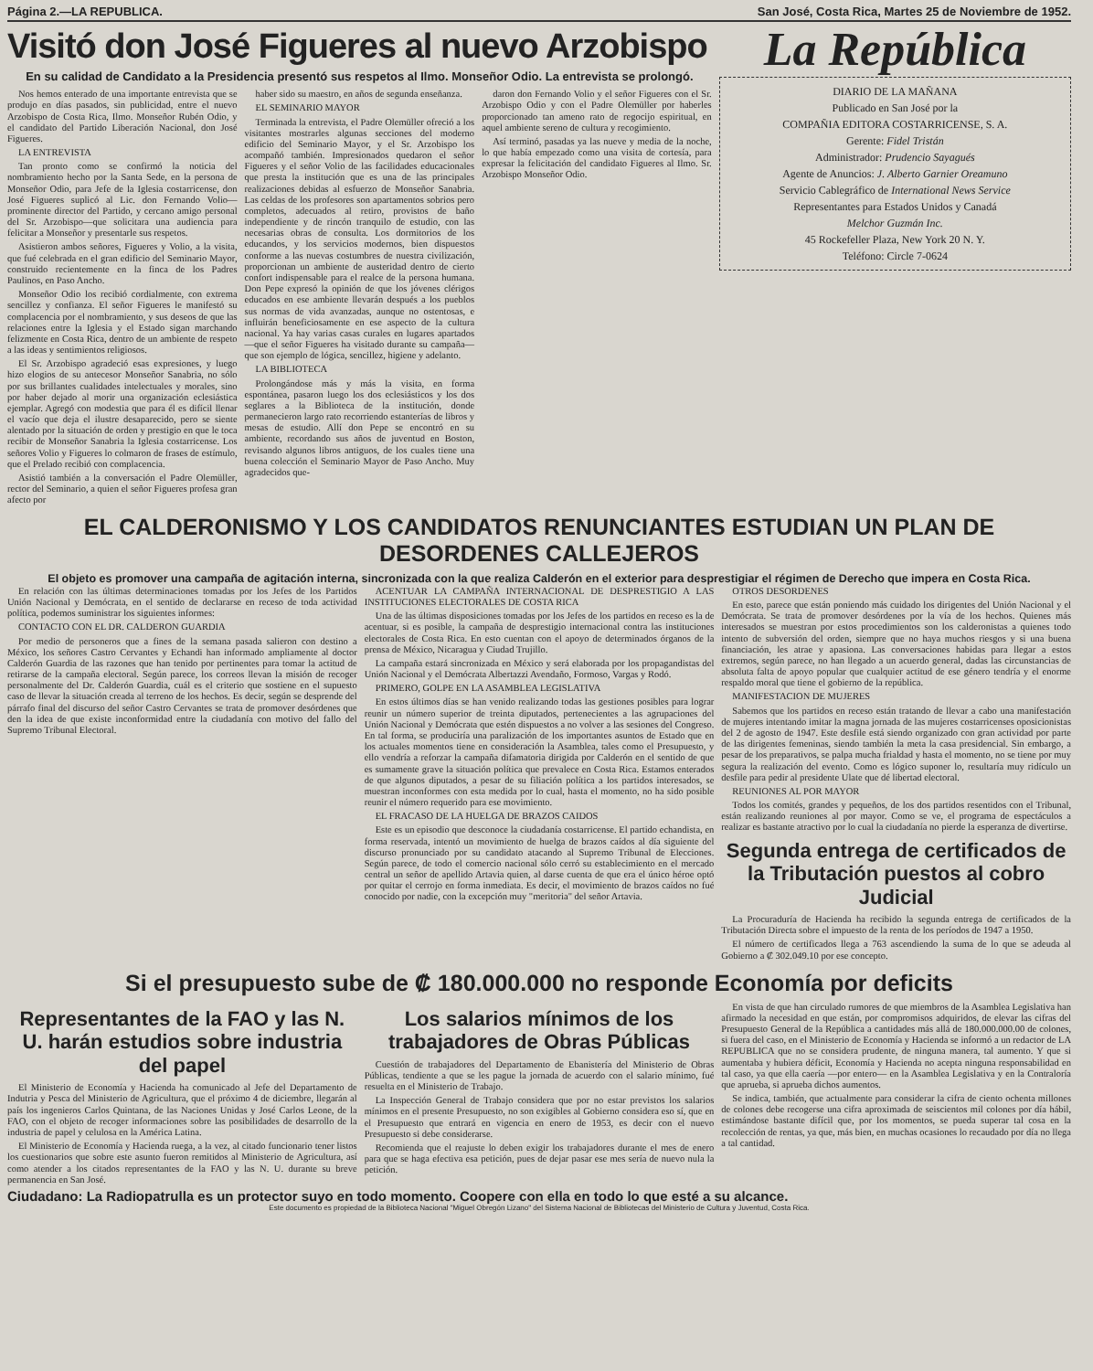Página 2.—LA REPUBLICA. San José, Costa Rica, Martes 25 de Noviembre de 1952.
Visitó don José Figueres al nuevo Arzobispo
En su calidad de Candidato a la Presidencia presentó sus respetos al Ilmo. Monseñor Odio. La entrevista se prolongó.
Nos hemos enterado de una importante entrevista que se produjo en días pasados, sin publicidad, entre el nuevo Arzobispo de Costa Rica, Ilmo. Monseñor Rubén Odio, y el candidato del Partido Liberación Nacional, don José Figueres.
LA ENTREVISTA
Tan pronto como se confirmó la noticia del nombramiento hecho por la Santa Sede, en la persona de Monseñor Odio, para Jefe de la Iglesia costarricense, don José Figueres suplicó al Lic. don Fernando Volio—prominente director del Partido, y cercano amigo personal del Sr. Arzobispo—que solicitara una audiencia para felicitar a Monseñor y presentarle sus respetos.
Asistieron ambos señores, Figueres y Volio, a la visita, que fué celebrada en el gran edificio del Seminario Mayor, construido recientemente en la finca de los Padres Paulinos, en Paso Ancho.
Monseñor Odio los recibió cordialmente, con extrema sencillez y confianza. El señor Figueres le manifestó su complacencia por el nombramiento, y sus deseos de que las relaciones entre la Iglesia y el Estado sigan marchando felizmente en Costa Rica, dentro de un ambiente de respeto a las ideas y sentimientos religiosos.
El Sr. Arzobispo agradeció esas expresiones, y luego hizo elogios de su antecesor Monseñor Sanabria, no sólo por sus brillantes cualidades intelectuales y morales, sino por haber dejado al morir una organización eclesiástica ejemplar. Agregó con modestia que para él es difícil llenar el vacío que deja el ilustre desaparecido, pero se siente alentado por la situación de orden y prestigio en que le toca recibir de Monseñor Sanabria la Iglesia costarricense. Los señores Volio y Figueres lo colmaron de frases de estímulo, que el Prelado recibió con complacencia.
Asistió también a la conversación el Padre Olemüller, rector del Seminario, a quien el señor Figueres profesa gran afecto por
haber sido su maestro, en años de segunda enseñanza.
EL SEMINARIO MAYOR
Terminada la entrevista, el Padre Olemüller ofreció a los visitantes mostrarles algunas secciones del moderno edificio del Seminario Mayor, y el Sr. Arzobispo los acompañó también. Impresionados quedaron el señor Figueres y el señor Volio de las facilidades educacionales que presta la institución que es una de las principales realizaciones debidas al esfuerzo de Monseñor Sanabria. Las celdas de los profesores son apartamentos sobrios pero completos, adecuados al retiro, provistos de baño independiente y de rincón tranquilo de estudio, con las necesarias obras de consulta. Los dormitorios de los educandos, y los servicios modernos, bien dispuestos conforme a las nuevas costumbres de nuestra civilización, proporcionan un ambiente de austeridad dentro de cierto confort indispensable para el realce de la persona humana. Don Pepe expresó la opinión de que los jóvenes clérigos educados en ese ambiente llevarán después a los pueblos sus normas de vida avanzadas, aunque no ostentosas, e influirán beneficiosamente en ese aspecto de la cultura nacional. Ya hay varias casas curales en lugares apartados—que el señor Figueres ha visitado durante su campaña—que son ejemplo de lógica, sencillez, higiene y adelanto.
LA BIBLIOTECA
Prolongándose más y más la visita, en forma espontánea, pasaron luego los dos eclesiásticos y los dos seglares a la Biblioteca de la institución, donde permanecieron largo rato recorriendo estanterías de libros y mesas de estudio. Allí don Pepe se encontró en su ambiente, recordando sus años de juventud en Boston, revisando algunos libros antiguos, de los cuales tiene una buena colección el Seminario Mayor de Paso Ancho. Muy agradecidos que-
daron don Fernando Volio y el señor Figueres con el Sr. Arzobispo Odio y con el Padre Olemüller por haberles proporcionado tan ameno rato de regocijo espiritual, en aquel ambiente sereno de cultura y recogimiento.
Así terminó, pasadas ya las nueve y media de la noche, lo que había empezado como una visita de cortesía, para expresar la felicitación del candidato Figueres al Ilmo. Sr. Arzobispo Monseñor Odio.
La República
DIARIO DE LA MAÑANA
Publicado en San José por la
COMPAÑIA EDITORA COSTARRICENSE, S. A.
Gerente: Fidel Tristán
Administrador: Prudencio Sayagués
Agente de Anuncios: J. Alberto Garnier Oreamuno
Servicio Cablegráfico de International News Service
Representantes para Estados Unidos y Canadá
Melchor Guzmán Inc.
45 Rockefeller Plaza, New York 20 N. Y.
Teléfono: Circle 7-0624
EL CALDERONISMO Y LOS CANDIDATOS RENUNCIANTES ESTUDIAN UN PLAN DE DESORDENES CALLEJEROS
El objeto es promover una campaña de agitación interna, sincronizada con la que realiza Calderón en el exterior para desprestigiar el régimen de Derecho que impera en Costa Rica.
En relación con las últimas determinaciones tomadas por los Jefes de los Partidos Unión Nacional y Demócrata, en el sentido de declararse en receso de toda actividad política, podemos suministrar los siguientes informes:
CONTACTO CON EL DR. CALDERON GUARDIA
Por medio de personeros que a fines de la semana pasada salieron con destino a México, los señores Castro Cervantes y Echandi han informado ampliamente al doctor Calderón Guardia de las razones que han tenido por pertinentes para tomar la actitud de retirarse de la campaña electoral. Según parece, los correos llevan la misión de recoger personalmente del Dr. Calderón Guardia, cuál es el criterio que sostiene en el supuesto caso de llevar la situación creada al terreno de los hechos. Es decir, según se desprende del párrafo final del discurso del señor Castro Cervantes se trata de promover desórdenes que den la idea de que existe inconformidad entre la ciudadanía con motivo del fallo del Supremo Tribunal Electoral.
ACENTUAR LA CAMPAÑA INTERNACIONAL DE DESPRESTIGIO A LAS INSTITUCIONES ELECTORALES DE COSTA RICA
Una de las últimas disposiciones tomadas por los Jefes de los partidos en receso es la de acentuar, si es posible, la campaña de desprestigio internacional contra las instituciones electorales de Costa Rica. En esto cuentan con el apoyo de determinados órganos de la prensa de México, Nicaragua y Ciudad Trujillo.
La campaña estará sincronizada en México y será elaborada por los propagandistas del Unión Nacional y el Demócrata Albertazzi Avendaño, Formoso, Vargas y Rodó.
PRIMERO, GOLPE EN LA ASAMBLEA LEGISLATIVA
En estos últimos días se han venido realizando todas las gestiones posibles para lograr reunir un número superior de treinta diputados, pertenecientes a las agrupaciones del Unión Nacional y Demócrata que estén dispuestos a no volver a las sesiones del Congreso. En tal forma, se produciría una paralización de los importantes asuntos de Estado que en los actuales momentos tiene en consideración la Asamblea, tales como el Presupuesto, y ello vendría a reforzar la campaña difamatoria dirigida por Calderón en el sentido de que es sumamente grave la situación política que prevalece en Costa Rica. Estamos enterados de que algunos diputados, a pesar de su filiación política a los partidos interesados, se muestran inconformes con esta medida por lo cual, hasta el momento, no ha sido posible reunir el número requerido para ese movimiento.
EL FRACASO DE LA HUELGA DE BRAZOS CAIDOS
Este es un episodio que desconoce la ciudadanía costarricense. El partido echandista, en forma reservada, intentó un movimiento de huelga de brazos caídos al día siguiente del discurso pronunciado por su candidato atacando al Supremo Tribunal de Elecciones. Según parece, de todo el comercio nacional sólo cerró su establecimiento en el mercado central un señor de apellido Artavia quien, al darse cuenta de que era el único héroe optó por quitar el cerrojo en forma inmediata. Es decir, el movimiento de brazos caídos no fué conocido por nadie, con la excepción muy "meritoria" del señor Artavia.
OTROS DESORDENES
En esto, parece que están poniendo más cuidado los dirigentes del Unión Nacional y el Demócrata. Se trata de promover desórdenes por la vía de los hechos. Quienes más interesados se muestran por estos procedimientos son los calderonistas a quienes todo intento de subversión del orden, siempre que no haya muchos riesgos y si una buena financiación, les atrae y apasiona. Las conversaciones habidas para llegar a estos extremos, según parece, no han llegado a un acuerdo general, dadas las circunstancias de absoluta falta de apoyo popular que cualquier actitud de ese género tendría y el enorme respaldo moral que tiene el gobierno de la república.
MANIFESTACION DE MUJERES
Sabemos que los partidos en receso están tratando de llevar a cabo una manifestación de mujeres intentando imitar la magna jornada de las mujeres costarricenses oposicionistas del 2 de agosto de 1947. Este desfile está siendo organizado con gran actividad por parte de las dirigentes femeninas, siendo también la meta la casa presidencial. Sin embargo, a pesar de los preparativos, se palpa mucha frialdad y hasta el momento, no se tiene por muy segura la realización del evento. Como es lógico suponer lo, resultaría muy ridículo un desfile para pedir al presidente Ulate que dé libertad electoral.
REUNIONES AL POR MAYOR
Todos los comités, grandes y pequeños, de los dos partidos resentidos con el Tribunal, están realizando reuniones al por mayor. Como se ve, el programa de espectáculos a realizar es bastante atractivo por lo cual la ciudadanía no pierde la esperanza de divertirse.
Segunda entrega de certificados de la Tributación puestos al cobro Judicial
La Procuraduría de Hacienda ha recibido la segunda entrega de certificados de la Tributación Directa sobre el impuesto de la renta de los períodos de 1947 a 1950.
El número de certificados llega a 763 ascendiendo la suma de lo que se adeuda al Gobierno a ₡ 302.049.10 por ese concepto.
Si el presupuesto sube de ₡ 180.000.000 no responde Economía por deficits
Representantes de la FAO y las N. U. harán estudios sobre industria del papel
El Ministerio de Economía y Hacienda ha comunicado al Jefe del Departamento de Indutria y Pesca del Ministerio de Agricultura, que el próximo 4 de diciembre, llegarán al país los ingenieros Carlos Quintana, de las Naciones Unidas y José Carlos Leone, de la FAO, con el objeto de recoger informaciones sobre las posibilidades de desarrollo de la industria de papel y celulosa en la América Latina.
El Ministerio de Economía y Hacienda ruega, a la vez, al citado funcionario tener listos los cuestionarios que sobre este asunto fueron remitidos al Ministerio de Agricultura, así como atender a los citados representantes de la FAO y las N. U. durante su breve permanencia en San José.
Los salarios mínimos de los trabajadores de Obras Públicas
Cuestión de trabajadores del Departamento de Ebanistería del Ministerio de Obras Públicas, tendiente a que se les pague la jornada de acuerdo con el salario mínimo, fué resuelta en el Ministerio de Trabajo.
La Inspección General de Trabajo considera que por no estar previstos los salarios mínimos en el presente Presupuesto, no son exigibles al Gobierno considera eso sí, que en el Presupuesto que entrará en vigencia en enero de 1953, es decir con el nuevo Presupuesto si debe considerarse.
Recomienda que el reajuste lo deben exigir los trabajadores durante el mes de enero para que se haga efectiva esa petición, pues de dejar pasar ese mes sería de nuevo nula la petición.
En vista de que han circulado rumores de que miembros de la Asamblea Legislativa han afirmado la necesidad en que están, por compromisos adquiridos, de elevar las cifras del Presupuesto General de la República a cantidades más allá de 180.000.000.00 de colones, si fuera del caso, en el Ministerio de Economía y Hacienda se informó a un redactor de LA REPUBLICA que no se considera prudente, de ninguna manera, tal aumento. Y que si aumentaba y hubiera déficit, Economía y Hacienda no acepta ninguna responsabilidad en tal caso, ya que ella caería —por entero— en la Asamblea Legislativa y en la Contraloría que aprueba, si aprueba dichos aumentos.
Se indica, también, que actualmente para considerar la cifra de ciento ochenta millones de colones debe recogerse una cifra aproximada de seiscientos mil colones por día hábil, estimándose bastante difícil que, por los momentos, se pueda superar tal cosa en la recolección de rentas, ya que, más bien, en muchas ocasiones lo recaudado por día no llega a tal cantidad.
Ciudadano: La Radiopatrulla es un protector suyo en todo momento. Coopere con ella en todo lo que esté a su alcance.
Este documento es propiedad de la Biblioteca Nacional "Miguel Obregón Lizano" del Sistema Nacional de Bibliotecas del Ministerio de Cultura y Juventud, Costa Rica.